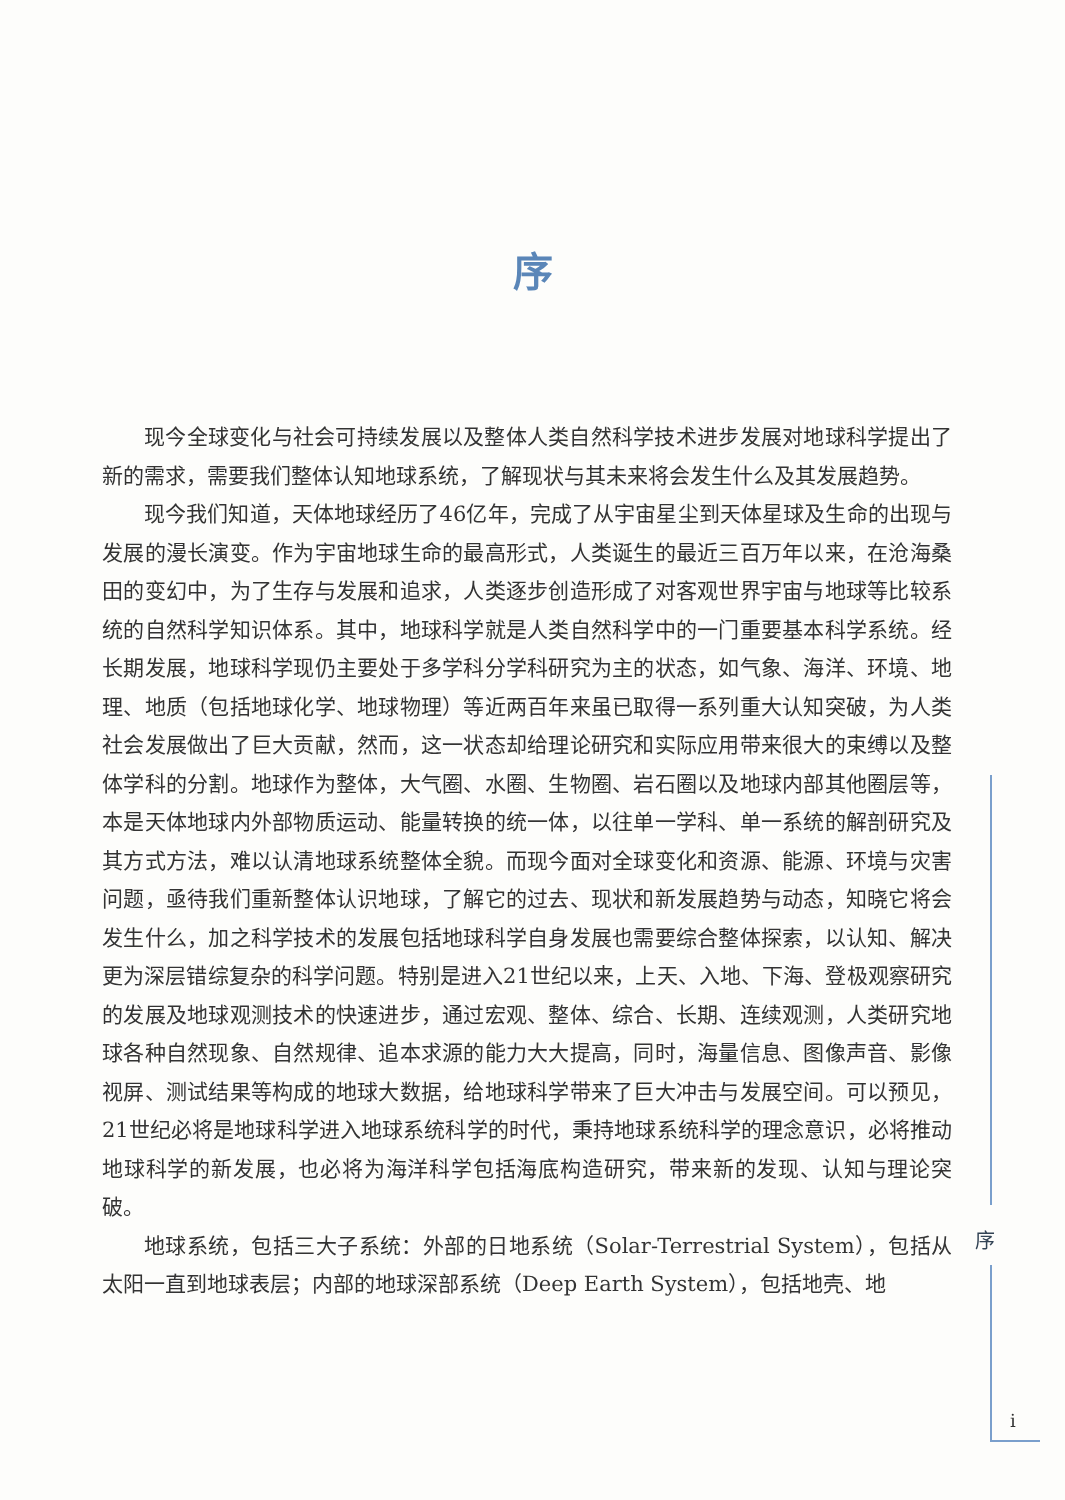序
现今全球变化与社会可持续发展以及整体人类自然科学技术进步发展对地球科学提出了新的需求，需要我们整体认知地球系统，了解现状与其未来将会发生什么及其发展趋势。
现今我们知道，天体地球经历了46亿年，完成了从宇宙星尘到天体星球及生命的出现与发展的漫长演变。作为宇宙地球生命的最高形式，人类诞生的最近三百万年以来，在沧海桑田的变幻中，为了生存与发展和追求，人类逐步创造形成了对客观世界宇宙与地球等比较系统的自然科学知识体系。其中，地球科学就是人类自然科学中的一门重要基本科学系统。经长期发展，地球科学现仍主要处于多学科分学科研究为主的状态，如气象、海洋、环境、地理、地质（包括地球化学、地球物理）等近两百年来虽已取得一系列重大认知突破，为人类社会发展做出了巨大贡献，然而，这一状态却给理论研究和实际应用带来很大的束缚以及整体学科的分割。地球作为整体，大气圈、水圈、生物圈、岩石圈以及地球内部其他圈层等，本是天体地球内外部物质运动、能量转换的统一体，以往单一学科、单一系统的解剖研究及其方式方法，难以认清地球系统整体全貌。而现今面对全球变化和资源、能源、环境与灾害问题，亟待我们重新整体认识地球，了解它的过去、现状和新发展趋势与动态，知晓它将会发生什么，加之科学技术的发展包括地球科学自身发展也需要综合整体探索，以认知、解决更为深层错综复杂的科学问题。特别是进入21世纪以来，上天、入地、下海、登极观察研究的发展及地球观测技术的快速进步，通过宏观、整体、综合、长期、连续观测，人类研究地球各种自然现象、自然规律、追本求源的能力大大提高，同时，海量信息、图像声音、影像视屏、测试结果等构成的地球大数据，给地球科学带来了巨大冲击与发展空间。可以预见，21世纪必将是地球科学进入地球系统科学的时代，秉持地球系统科学的理念意识，必将推动地球科学的新发展，也必将为海洋科学包括海底构造研究，带来新的发现、认知与理论突破。
地球系统，包括三大子系统：外部的日地系统（Solar-Terrestrial System），包括从太阳一直到地球表层；内部的地球深部系统（Deep Earth System），包括地壳、地
序
i